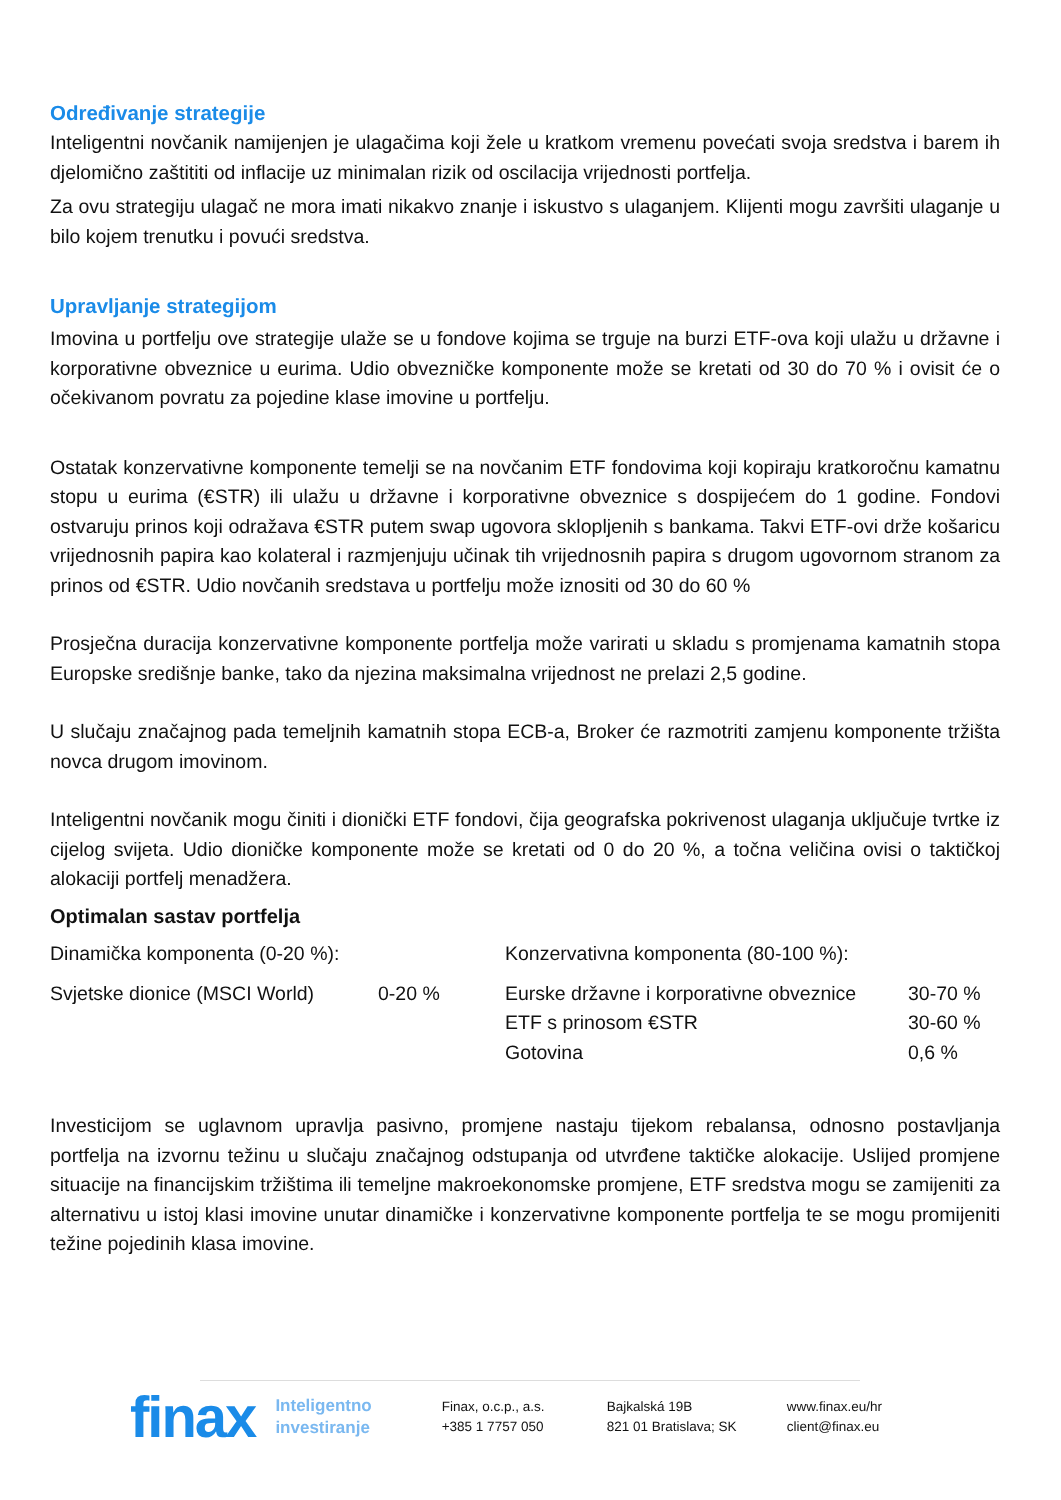Određivanje strategije
Inteligentni novčanik namijenjen je ulagačima koji žele u kratkom vremenu povećati svoja sredstva i barem ih djelomično zaštititi od inflacije uz minimalan rizik od oscilacija vrijednosti portfelja.
Za ovu strategiju ulagač ne mora imati nikakvo znanje i iskustvo s ulaganjem. Klijenti mogu završiti ulaganje u bilo kojem trenutku i povući sredstva.
Upravljanje strategijom
Imovina u portfelju ove strategije ulaže se u fondove kojima se trguje na burzi ETF-ova koji ulažu u državne i korporativne obveznice u eurima. Udio obvezničke komponente može se kretati od 30 do 70 % i ovisit će o očekivanom povratu za pojedine klase imovine u portfelju.
Ostatak konzervativne komponente temelji se na novčanim ETF fondovima koji kopiraju kratkoročnu kamatnu stopu u eurima (€STR) ili ulažu u državne i korporativne obveznice s dospijećem do 1 godine. Fondovi ostvaruju prinos koji odražava €STR putem swap ugovora sklopljenih s bankama. Takvi ETF-ovi drže košaricu vrijednosnih papira kao kolateral i razmjenjuju učinak tih vrijednosnih papira s drugom ugovornom stranom za prinos od €STR. Udio novčanih sredstava u portfelju može iznositi od 30 do 60 %
Prosječna duracija konzervativne komponente portfelja može varirati u skladu s promjenama kamatnih stopa Europske središnje banke, tako da njezina maksimalna vrijednost ne prelazi 2,5 godine.
U slučaju značajnog pada temeljnih kamatnih stopa ECB-a, Broker će razmotriti zamjenu komponente tržišta novca drugom imovinom.
Inteligentni novčanik mogu činiti i dionički ETF fondovi, čija geografska pokrivenost ulaganja uključuje tvrtke iz cijelog svijeta. Udio dioničke komponente može se kretati od 0 do 20 %, a točna veličina ovisi o taktičkoj alokaciji portfelj menadžera.
Optimalan sastav portfelja
| Dinamička komponenta (0-20 %): | | Konzervativna komponenta (80-100 %): | |
| Svjetske dionice (MSCI World) | 0-20 % | Eurske državne i korporativne obveznice | 30-70 % |
| | | ETF s prinosom €STR | 30-60 % |
| | | Gotovina | 0,6 % |
Investicijom se uglavnom upravlja pasivno, promjene nastaju tijekom rebalansa, odnosno postavljanja portfelja na izvornu težinu u slučaju značajnog odstupanja od utvrđene taktičke alokacije. Uslijed promjene situacije na financijskim tržištima ili temeljne makroekonomske promjene, ETF sredstva mogu se zamijeniti za alternativu u istoj klasi imovine unutar dinamičke i konzervativne komponente portfelja te se mogu promijeniti težine pojedinih klasa imovine.
finax
Inteligentno
investiranje
Finax, o.c.p., a.s.
+385 1 7757 050
Bajkalská 19B
821 01 Bratislava; SK
www.finax.eu/hr
client@finax.eu